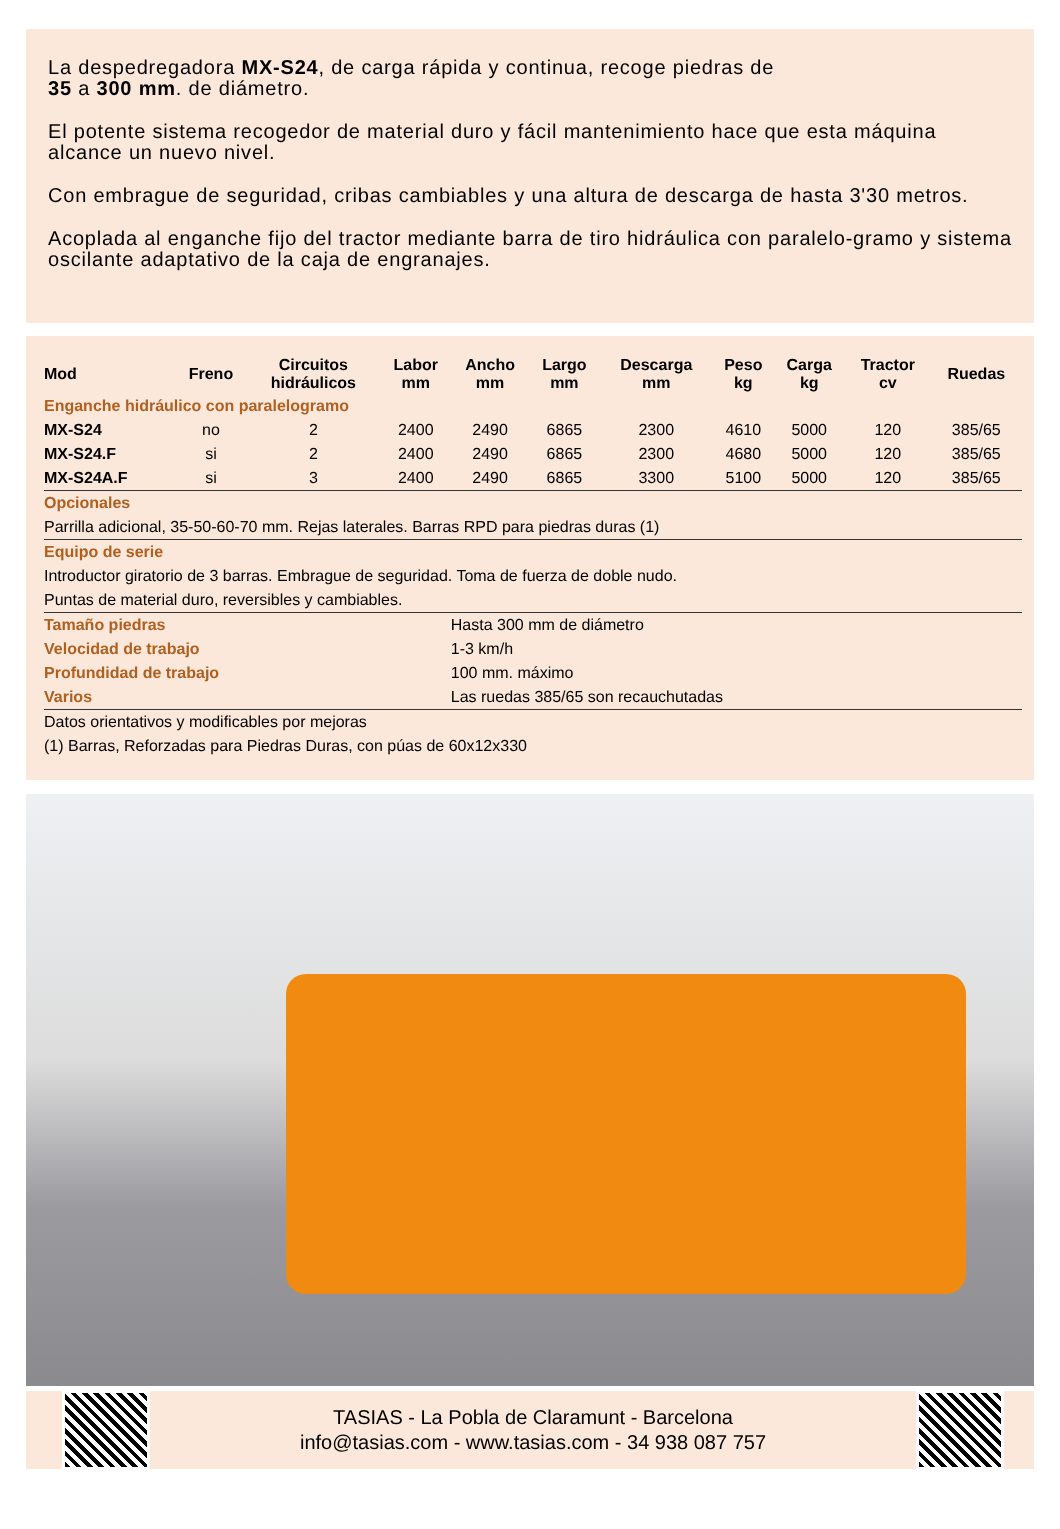La despedregadora MX-S24, de carga rápida y continua, recoge piedras de
35 a 300 mm. de diámetro.
El potente sistema recogedor de material duro y fácil mantenimiento hace que esta máquina alcance un nuevo nivel.
Con embrague de seguridad, cribas cambiables y una altura de descarga de hasta 3'30 metros.
Acoplada al enganche fijo del tractor mediante barra de tiro hidráulica con paralelo-gramo y sistema oscilante adaptativo de la caja de engranajes.
| Mod | Freno | Circuitos hidráulicos | Labor mm | Ancho mm | Largo mm | Descarga mm | Peso kg | Carga kg | Tractor cv | Ruedas |
| --- | --- | --- | --- | --- | --- | --- | --- | --- | --- | --- |
| Enganche hidráulico con paralelogramo | | | | | | | | | | |
| MX-S24 | no | 2 | 2400 | 2490 | 6865 | 2300 | 4610 | 5000 | 120 | 385/65 |
| MX-S24.F | si | 2 | 2400 | 2490 | 6865 | 2300 | 4680 | 5000 | 120 | 385/65 |
| MX-S24A.F | si | 3 | 2400 | 2490 | 6865 | 3300 | 5100 | 5000 | 120 | 385/65 |
| Opcionales | | | | | | | | | | |
| Parrilla adicional, 35-50-60-70 mm. Rejas laterales. Barras RPD para piedras duras (1) | | | | | | | | | | |
| Equipo de serie | | | | | | | | | | |
| Introductor giratorio de 3 barras. Embrague de seguridad. Toma de fuerza de doble nudo. | | | | | | | | | | |
| Puntas de material duro, reversibles y cambiables. | | | | | | | | | | |
| Tamaño piedras | | | | Hasta 300 mm de diámetro | | | | | | |
| Velocidad de trabajo | | | | 1-3 km/h | | | | | | |
| Profundidad de trabajo | | | | 100 mm. máximo | | | | | | |
| Varios | | | | Las ruedas 385/65 son recauchutadas | | | | | | |
| Datos orientativos y modificables por mejoras | | | | | | | | | | |
| (1) Barras, Reforzadas para Piedras Duras, con púas de 60x12x330 | | | | | | | | | | |
TASIAS - La Pobla de Claramunt - Barcelona
info@tasias.com - www.tasias.com - 34 938 087 757